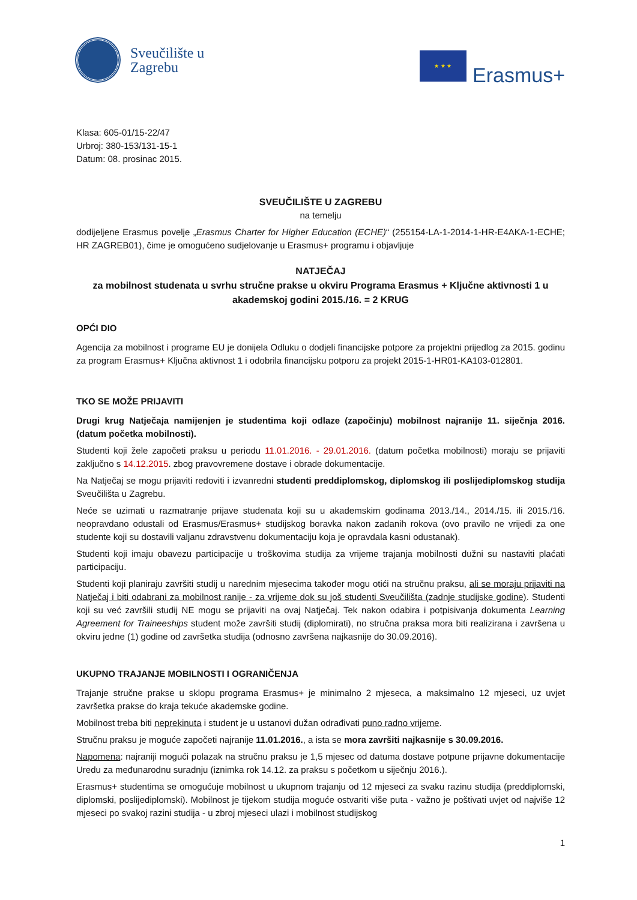Sveučilište u
Zagrebu
★ ★ ★
Erasmus+
Klasa: 605-01/15-22/47
Urbroj: 380-153/131-15-1
Datum: 08. prosinac 2015.
SVEUČILIŠTE U ZAGREBU
na temelju
dodijeljene Erasmus povelje „Erasmus Charter for Higher Education (ECHE)“ (255154-LA-1-2014-1-HR-E4AKA-1-ECHE; HR ZAGREB01), čime je omogućeno sudjelovanje u Erasmus+ programu i objavljuje
NATJEČAJ
za mobilnost studenata u svrhu stručne prakse u okviru Programa Erasmus + Ključne aktivnosti 1 u akademskoj godini 2015./16. = 2 KRUG
OPĆI DIO
Agencija za mobilnost i programe EU je donijela Odluku o dodjeli financijske potpore za projektni prijedlog za 2015. godinu za program Erasmus+ Ključna aktivnost 1 i odobrila financijsku potporu za projekt 2015-1-HR01-KA103-012801.
TKO SE MOŽE PRIJAVITI
Drugi krug Natječaja namijenjen je studentima koji odlaze (započinju) mobilnost najranije 11. siječnja 2016. (datum početka mobilnosti).
Studenti koji žele započeti praksu u periodu 11.01.2016. - 29.01.2016. (datum početka mobilnosti) moraju se prijaviti zaključno s 14.12.2015. zbog pravovremene dostave i obrade dokumentacije.
Na Natječaj se mogu prijaviti redoviti i izvanredni studenti preddiplomskog, diplomskog ili poslijediplomskog studija Sveučilišta u Zagrebu.
Neće se uzimati u razmatranje prijave studenata koji su u akademskim godinama 2013./14., 2014./15. ili 2015./16. neopravdano odustali od Erasmus/Erasmus+ studijskog boravka nakon zadanih rokova (ovo pravilo ne vrijedi za one studente koji su dostavili valjanu zdravstvenu dokumentaciju koja je opravdala kasni odustanak).
Studenti koji imaju obavezu participacije u troškovima studija za vrijeme trajanja mobilnosti dužni su nastaviti plaćati participaciju.
Studenti koji planiraju završiti studij u narednim mjesecima također mogu otići na stručnu praksu, ali se moraju prijaviti na Natječaj i biti odabrani za mobilnost ranije - za vrijeme dok su još studenti Sveučilišta (zadnje studijske godine). Studenti koji su već završili studij NE mogu se prijaviti na ovaj Natječaj. Tek nakon odabira i potpisivanja dokumenta Learning Agreement for Traineeships student može završiti studij (diplomirati), no stručna praksa mora biti realizirana i završena u okviru jedne (1) godine od završetka studija (odnosno završena najkasnije do 30.09.2016).
UKUPNO TRAJANJE MOBILNOSTI I OGRANIČENJA
Trajanje stručne prakse u sklopu programa Erasmus+ je minimalno 2 mjeseca, a maksimalno 12 mjeseci, uz uvjet završetka prakse do kraja tekuće akademske godine.
Mobilnost treba biti neprekinuta i student je u ustanovi dužan odrađivati puno radno vrijeme.
Stručnu praksu je moguće započeti najranije 11.01.2016., a ista se mora završiti najkasnije s 30.09.2016.
Napomena: najraniji mogući polazak na stručnu praksu je 1,5 mjesec od datuma dostave potpune prijavne dokumentacije Uredu za međunarodnu suradnju (iznimka rok 14.12. za praksu s početkom u siječnju 2016.).
Erasmus+ studentima se omogućuje mobilnost u ukupnom trajanju od 12 mjeseci za svaku razinu studija (preddiplomski, diplomski, poslijediplomski). Mobilnost je tijekom studija moguće ostvariti više puta - važno je poštivati uvjet od najviše 12 mjeseci po svakoj razini studija - u zbroj mjeseci ulazi i mobilnost studijskog
1